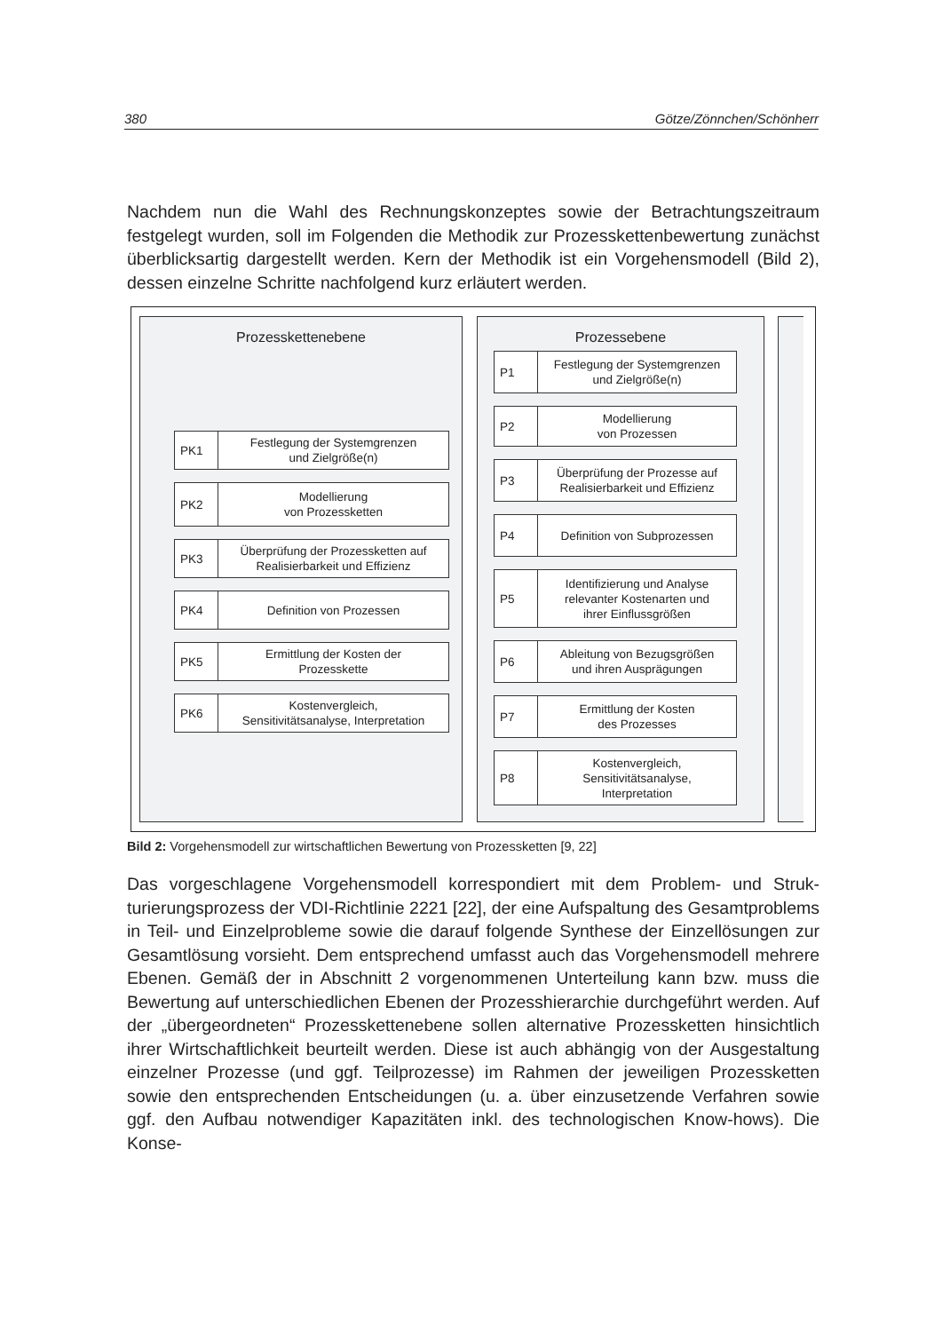380 Götze/Zönnchen/Schönherr
Nachdem nun die Wahl des Rechnungskonzeptes sowie der Betrachtungszeitraum festgelegt wurden, soll im Folgenden die Methodik zur Prozesskettenbewertung zunächst überblicksartig dargestellt werden. Kern der Methodik ist ein Vorgehens­modell (Bild 2), dessen einzelne Schritte nachfolgend kurz erläutert werden.
Prozesskettenebene
PK1
Festlegung der Systemgrenzen
und Zielgröße(n)
PK2
Modellierung
von Prozessketten
PK3
Überprüfung der Prozessketten auf
Realisierbarkeit und Effizienz
PK4
Definition von Prozessen
PK5
Ermittlung der Kosten der
Prozesskette
PK6
Kostenvergleich,
Sensitivitätsanalyse, Interpretation
Prozessebene
P1
Festlegung der Systemgrenzen
und Zielgröße(n)
P2
Modellierung
von Prozessen
P3
Überprüfung der Prozesse auf
Realisierbarkeit und Effizienz
P4
Definition von Subprozessen
P5
Identifizierung und Analyse
relevanter Kostenarten und
ihrer Einflussgrößen
P6
Ableitung von Bezugsgrößen
und ihren Ausprägungen
P7
Ermittlung der Kosten
des Prozesses
P8
Kostenvergleich,
Sensitivitätsanalyse,
Interpretation
Bild 2: Vorgehensmodell zur wirtschaftlichen Bewertung von Prozessketten [9, 22]
Das vorgeschlagene Vorgehensmodell korrespondiert mit dem Problem- und Struk­turierungsprozess der VDI-Richtlinie 2221 [22], der eine Aufspaltung des Gesamt­problems in Teil- und Einzelprobleme sowie die darauf folgende Synthese der Ein­zellösungen zur Gesamtlösung vorsieht. Dem entsprechend umfasst auch das Vorgehensmodell mehrere Ebenen. Gemäß der in Abschnitt 2 vorgenommenen Unterteilung kann bzw. muss die Bewertung auf unterschiedlichen Ebenen der Prozesshierarchie durchgeführt werden. Auf der „übergeordneten“ Prozessketten­ebene sollen alternative Prozessketten hinsichtlich ihrer Wirtschaftlichkeit beurteilt werden. Diese ist auch abhängig von der Ausgestaltung einzelner Prozesse (und ggf. Teilprozesse) im Rahmen der jeweiligen Prozessketten sowie den entspre­chenden Entscheidungen (u. a. über einzusetzende Verfahren sowie ggf. den Auf­bau notwendiger Kapazitäten inkl. des technologischen Know-hows). Die Konse-